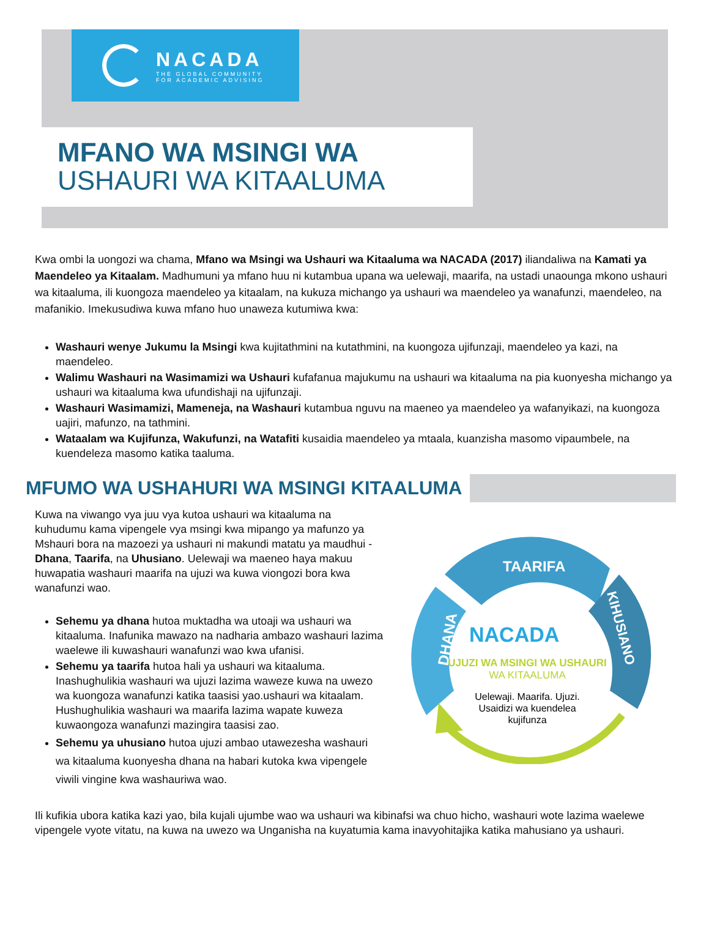NACADA
THE GLOBAL COMMUNITY
FOR ACADEMIC ADVISING
MFANO WA MSINGI WA
USHAURI WA KITAALUMA
Kwa ombi la uongozi wa chama, Mfano wa Msingi wa Ushauri wa Kitaaluma wa NACADA (2017) iliandaliwa na Kamati ya Maendeleo ya Kitaalam. Madhumuni ya mfano huu ni kutambua upana wa uelewaji, maarifa, na ustadi unaounga mkono ushauri wa kitaaluma, ili kuongoza maendeleo ya kitaalam, na kukuza michango ya ushauri wa maendeleo ya wanafunzi, maendeleo, na mafanikio. Imekusudiwa kuwa mfano huo unaweza kutumiwa kwa:
Washauri wenye Jukumu la Msingi kwa kujitathmini na kutathmini, na kuongoza ujifunzaji, maendeleo ya kazi, na maendeleo.
Walimu Washauri na Wasimamizi wa Ushauri kufafanua majukumu na ushauri wa kitaaluma na pia kuonyesha michango ya ushauri wa kitaaluma kwa ufundishaji na ujifunzaji.
Washauri Wasimamizi, Mameneja, na Washauri kutambua nguvu na maeneo ya maendeleo ya wafanyikazi, na kuongoza uajiri, mafunzo, na tathmini.
Wataalam wa Kujifunza, Wakufunzi, na Watafiti kusaidia maendeleo ya mtaala, kuanzisha masomo vipaumbele, na kuendeleza masomo katika taaluma.
MFUMO WA USHAHURI WA MSINGI KITAALUMA
Kuwa na viwango vya juu vya kutoa ushauri wa kitaaluma na kuhudumu kama vipengele vya msingi kwa mipango ya mafunzo ya Mshauri bora na mazoezi ya ushauri ni makundi matatu ya maudhui -Dhana, Taarifa, na Uhusiano. Uelewaji wa maeneo haya makuu huwapatia washauri maarifa na ujuzi wa kuwa viongozi bora kwa wanafunzi wao.
Sehemu ya dhana hutoa muktadha wa utoaji wa ushauri wa kitaaluma. Inafunika mawazo na nadharia ambazo washauri lazima waelewe ili kuwashauri wanafunzi wao kwa ufanisi.
Sehemu ya taarifa hutoa hali ya ushauri wa kitaaluma. Inashughulikia washauri wa ujuzi lazima waweze kuwa na uwezo wa kuongoza wanafunzi katika taasisi yao.ushauri wa kitaalam. Hushughulikia washauri wa maarifa lazima wapate kuweza kuwaongoza wanafunzi mazingira taasisi zao.
Sehemu ya uhusiano hutoa ujuzi ambao utawezesha washauri wa kitaaluma kuonyesha dhana na habari kutoka kwa vipengele viwili vingine kwa washauriwa wao.
TAARIFA
DHANA
KIHUSIANO
NACADA
UJUZI WA MSINGI WA USHAURI
WA KITAALUMA
Uelewaji. Maarifa. Ujuzi.
Usaidizi wa kuendelea
kujifunza
Ili kufikia ubora katika kazi yao, bila kujali ujumbe wao wa ushauri wa kibinafsi wa chuo hicho, washauri wote lazima waelewe vipengele vyote vitatu, na kuwa na uwezo wa Unganisha na kuyatumia kama inavyohitajika katika mahusiano ya ushauri.